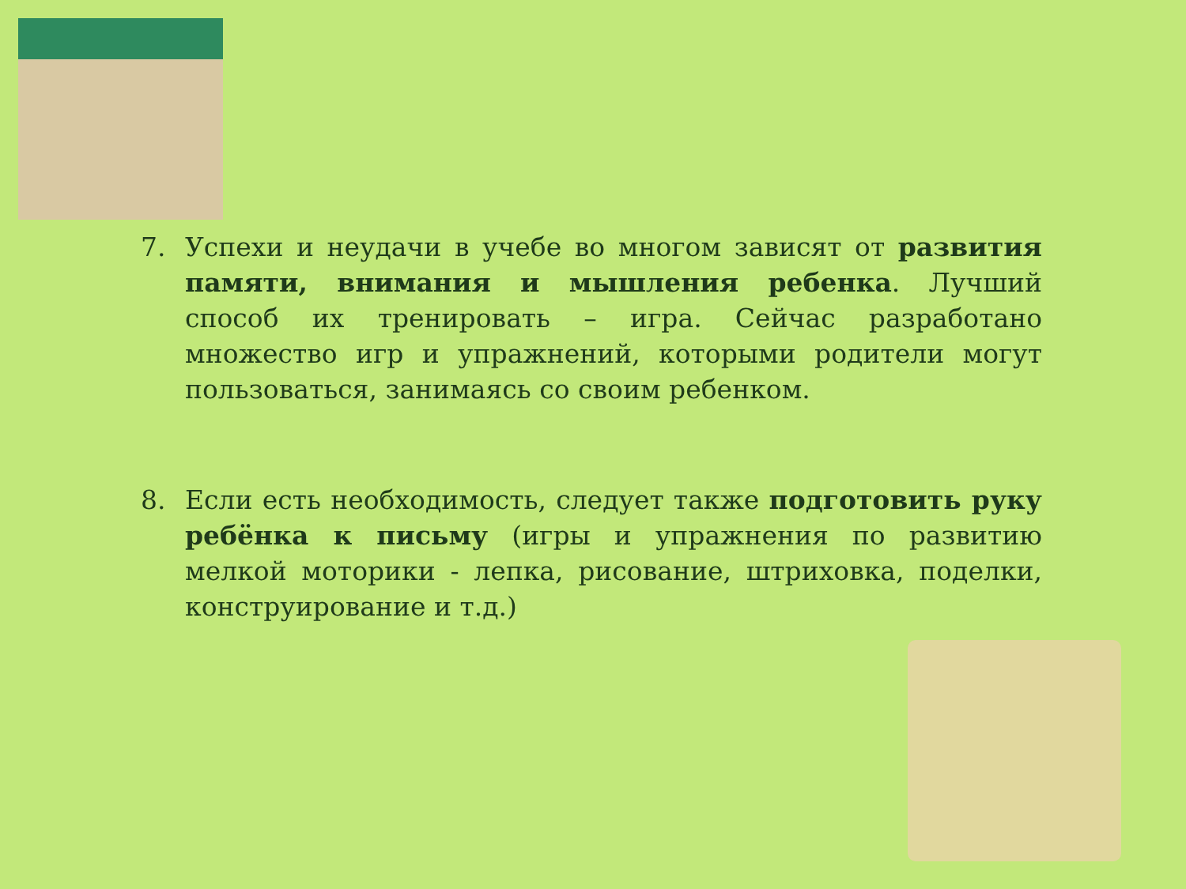7. Успехи и неудачи в учебе во многом зависят от развития памяти, внимания и мышления ребенка. Лучший способ их тренировать – игра. Сейчас разработано множество игр и упражнений, которыми родители могут пользоваться, занимаясь со своим ребенком.
8. Если есть необходимость, следует также подготовить руку ребёнка к письму (игры и упражнения по развитию мелкой моторики - лепка, рисование, штриховка, поделки, конструирование и т.д.)